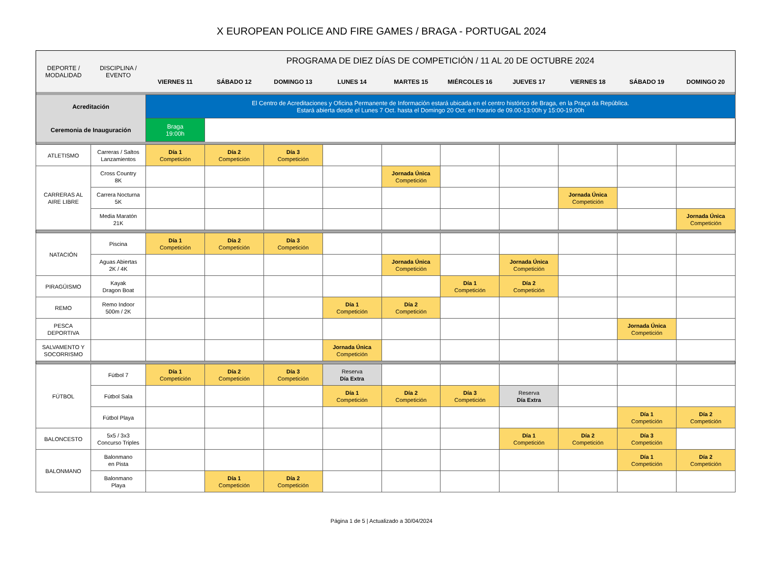X EUROPEAN POLICE AND FIRE GAMES / BRAGA - PORTUGAL 2024
| DEPORTE / MODALIDAD | DISCIPLINA / EVENTO | PROGRAMA DE DIEZ DÍAS DE COMPETICIÓN / 11 AL 20 DE OCTUBRE 2024 | | | | | | | | | |
| | | VIERNES 11 | SÁBADO 12 | DOMINGO 13 | LUNES 14 | MARTES 15 | MIÉRCOLES 16 | JUEVES 17 | VIERNES 18 | SÁBADO 19 | DOMINGO 20 |
| Acreditación | | El Centro de Acreditaciones y Oficina Permanente de Información estará ubicada en el centro histórico de Braga, en la Praça da República. Estará abierta desde el Lunes 7 Oct. hasta el Domingo 20 Oct. en horario de 09.00-13:00h y 15:00-19:00h | | | | | | | | | |
| Ceremonia de Inauguración | | Braga 19:00h | | | | | | | | | |
| ATLETISMO | Carreras / Saltos Lanzamientos | Día 1 Competición | Día 2 Competición | Día 3 Competición | | | | | | | |
| CARRERAS AL AIRE LIBRE | Cross Country 8K | | | | | Jornada Única Competición | | | | | |
| | Carrera Nocturna 5K | | | | | | | | Jornada Única Competición | | |
| | Media Maratón 21K | | | | | | | | | | Jornada Única Competición |
| NATACIÓN | Piscina | Día 1 Competición | Día 2 Competición | Día 3 Competición | | | | | | | |
| | Aguas Abiertas 2K / 4K | | | | | Jornada Única Competición | | Jornada Única Competición | | | |
| PIRAGÜISMO | Kayak Dragon Boat | | | | | | Día 1 Competición | Día 2 Competición | | | |
| REMO | Remo Indoor 500m / 2K | | | | Día 1 Competición | Día 2 Competición | | | | | |
| PESCA DEPORTIVA | | | | | | | | | | Jornada Única Competición | |
| SALVAMENTO Y SOCORRISMO | | | | | Jornada Única Competición | | | | | | |
| FÚTBOL | Fútbol 7 | Día 1 Competición | Día 2 Competición | Día 3 Competición | Reserva Día Extra | | | | | | |
| | Fútbol Sala | | | | Día 1 Competición | Día 2 Competición | Día 3 Competición | Reserva Día Extra | | | |
| | Fútbol Playa | | | | | | | | | Día 1 Competición | Día 2 Competición |
| BALONCESTO | 5x5 / 3x3 Concurso Triples | | | | | | | Día 1 Competición | Día 2 Competición | Día 3 Competición | |
| BALONMANO | Balonmano en Pista | | | | | | | | | Día 1 Competición | Día 2 Competición |
| | Balonmano Playa | | Día 1 Competición | Día 2 Competición | | | | | | | |
Página 1 de 5 | Actualizado a 30/04/2024